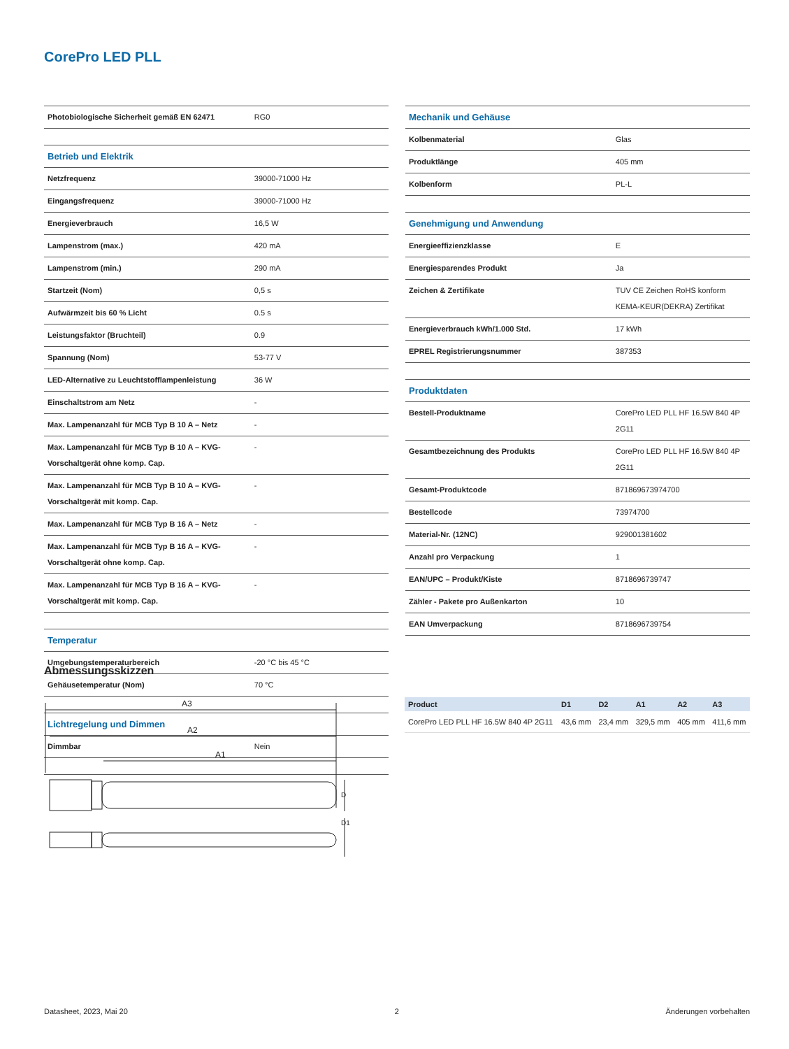CorePro LED PLL
| Photobiologische Sicherheit gemäß EN 62471 | RG0 |
| Betrieb und Elektrik | |
| Netzfrequenz | 39000-71000 Hz |
| Eingangsfrequenz | 39000-71000 Hz |
| Energieverbrauch | 16,5 W |
| Lampenstrom (max.) | 420 mA |
| Lampenstrom (min.) | 290 mA |
| Startzeit (Nom) | 0,5 s |
| Aufwärmzeit bis 60 % Licht | 0.5 s |
| Leistungsfaktor (Bruchteil) | 0.9 |
| Spannung (Nom) | 53-77 V |
| LED-Alternative zu Leuchtstofflampenleistung | 36 W |
| Einschaltstrom am Netz | - |
| Max. Lampenanzahl für MCB Typ B 10 A – Netz | - |
| Max. Lampenanzahl für MCB Typ B 10 A – KVG-Vorschaltgerät ohne komp. Cap. | - |
| Max. Lampenanzahl für MCB Typ B 10 A – KVG-Vorschaltgerät mit komp. Cap. | - |
| Max. Lampenanzahl für MCB Typ B 16 A – Netz | - |
| Max. Lampenanzahl für MCB Typ B 16 A – KVG-Vorschaltgerät ohne komp. Cap. | - |
| Max. Lampenanzahl für MCB Typ B 16 A – KVG-Vorschaltgerät mit komp. Cap. | - |
| Temperatur | |
| Umgebungstemperaturbereich | -20 °C bis 45 °C |
| Gehäusetemperatur (Nom) | 70 °C |
| Lichtregelung und Dimmen | |
| Dimmbar | Nein |
| Mechanik und Gehäuse | |
| Kolbenmaterial | Glas |
| Produktlänge | 405 mm |
| Kolbenform | PL-L |
| Genehmigung und Anwendung | |
| Energieeffizienzklasse | E |
| Energiesparendes Produkt | Ja |
| Zeichen & Zertifikate | TUV CE Zeichen RoHS konform KEMA-KEUR(DEKRA) Zertifikat |
| Energieverbrauch kWh/1.000 Std. | 17 kWh |
| EPREL Registrierungsnummer | 387353 |
| Produktdaten | |
| Bestell-Produktname | CorePro LED PLL HF 16.5W 840 4P 2G11 |
| Gesamtbezeichnung des Produkts | CorePro LED PLL HF 16.5W 840 4P 2G11 |
| Gesamt-Produktcode | 871869673974700 |
| Bestellcode | 73974700 |
| Material-Nr. (12NC) | 929001381602 |
| Anzahl pro Verpackung | 1 |
| EAN/UPC – Produkt/Kiste | 8718696739747 |
| Zähler - Pakete pro Außenkarton | 10 |
| EAN Umverpackung | 8718696739754 |
Abmessungsskizzen
A3
A2
A1
D
D1
| Product | D1 | D2 | A1 | A2 | A3 |
| --- | --- | --- | --- | --- | --- |
| CorePro LED PLL HF 16.5W 840 4P 2G11 | 43,6 mm | 23,4 mm | 329,5 mm | 405 mm | 411,6 mm |
Datasheet, 2023, Mai 20 2 Änderungen vorbehalten